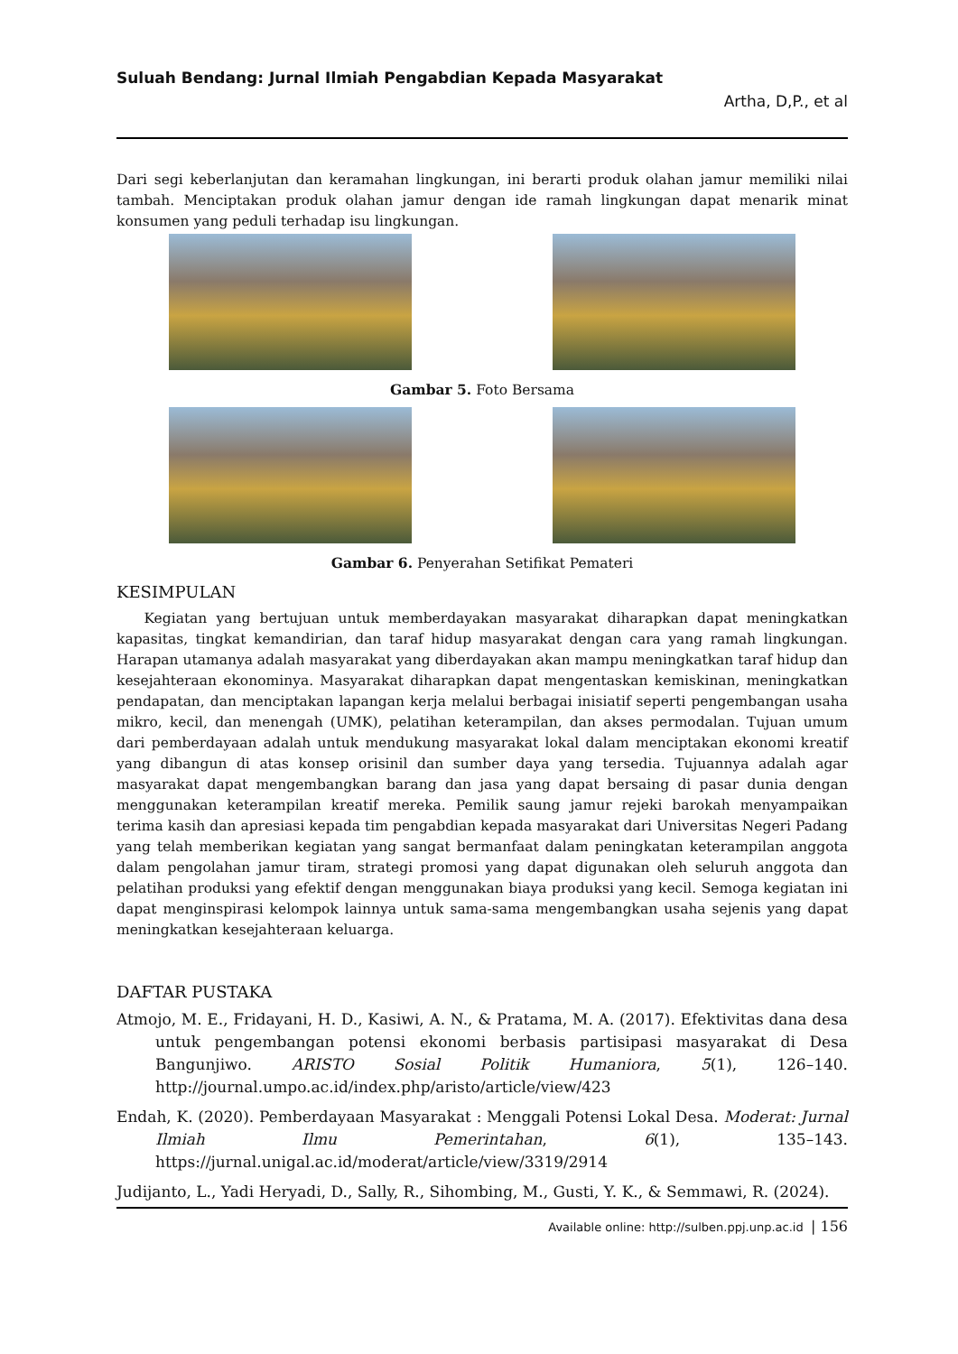Suluah Bendang: Jurnal Ilmiah Pengabdian Kepada Masyarakat
Artha, D,P., et al
Dari segi keberlanjutan dan keramahan lingkungan, ini berarti produk olahan jamur memiliki nilai tambah. Menciptakan produk olahan jamur dengan ide ramah lingkungan dapat menarik minat konsumen yang peduli terhadap isu lingkungan.
Gambar 5. Foto Bersama
Gambar 6. Penyerahan Setifikat Pemateri
KESIMPULAN
Kegiatan yang bertujuan untuk memberdayakan masyarakat diharapkan dapat meningkatkan kapasitas, tingkat kemandirian, dan taraf hidup masyarakat dengan cara yang ramah lingkungan. Harapan utamanya adalah masyarakat yang diberdayakan akan mampu meningkatkan taraf hidup dan kesejahteraan ekonominya. Masyarakat diharapkan dapat mengentaskan kemiskinan, meningkatkan pendapatan, dan menciptakan lapangan kerja melalui berbagai inisiatif seperti pengembangan usaha mikro, kecil, dan menengah (UMK), pelatihan keterampilan, dan akses permodalan. Tujuan umum dari pemberdayaan adalah untuk mendukung masyarakat lokal dalam menciptakan ekonomi kreatif yang dibangun di atas konsep orisinil dan sumber daya yang tersedia. Tujuannya adalah agar masyarakat dapat mengembangkan barang dan jasa yang dapat bersaing di pasar dunia dengan menggunakan keterampilan kreatif mereka. Pemilik saung jamur rejeki barokah menyampaikan terima kasih dan apresiasi kepada tim pengabdian kepada masyarakat dari Universitas Negeri Padang yang telah memberikan kegiatan yang sangat bermanfaat dalam peningkatan keterampilan anggota dalam pengolahan jamur tiram, strategi promosi yang dapat digunakan oleh seluruh anggota dan pelatihan produksi yang efektif dengan menggunakan biaya produksi yang kecil. Semoga kegiatan ini dapat menginspirasi kelompok lainnya untuk sama-sama mengembangkan usaha sejenis yang dapat meningkatkan kesejahteraan keluarga.
DAFTAR PUSTAKA
Atmojo, M. E., Fridayani, H. D., Kasiwi, A. N., & Pratama, M. A. (2017). Efektivitas dana desa untuk pengembangan potensi ekonomi berbasis partisipasi masyarakat di Desa Bangunjiwo. ARISTO Sosial Politik Humaniora, 5(1), 126–140. http://journal.umpo.ac.id/index.php/aristo/article/view/423
Endah, K. (2020). Pemberdayaan Masyarakat : Menggali Potensi Lokal Desa. Moderat: Jurnal Ilmiah Ilmu Pemerintahan, 6(1), 135–143. https://jurnal.unigal.ac.id/moderat/article/view/3319/2914
Judijanto, L., Yadi Heryadi, D., Sally, R., Sihombing, M., Gusti, Y. K., & Semmawi, R. (2024).
Available online: http://sulben.ppj.unp.ac.id | 156